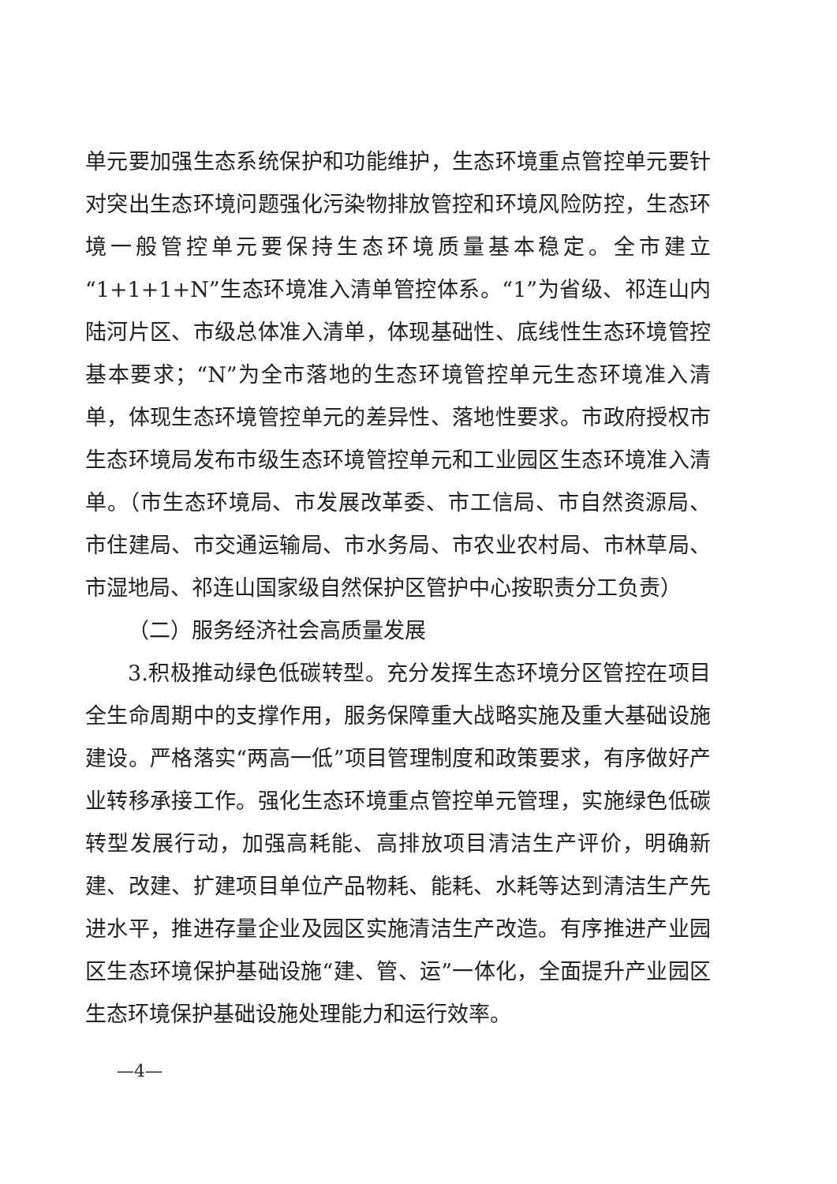单元要加强生态系统保护和功能维护，生态环境重点管控单元要针对突出生态环境问题强化污染物排放管控和环境风险防控，生态环境一般管控单元要保持生态环境质量基本稳定。全市建立“1+1+1+N”生态环境准入清单管控体系。“1”为省级、祁连山内陆河片区、市级总体准入清单，体现基础性、底线性生态环境管控基本要求；“N”为全市落地的生态环境管控单元生态环境准入清单，体现生态环境管控单元的差异性、落地性要求。市政府授权市生态环境局发布市级生态环境管控单元和工业园区生态环境准入清单。（市生态环境局、市发展改革委、市工信局、市自然资源局、市住建局、市交通运输局、市水务局、市农业农村局、市林草局、市湿地局、祁连山国家级自然保护区管护中心按职责分工负责）
（二）服务经济社会高质量发展
3.积极推动绿色低碳转型。充分发挥生态环境分区管控在项目全生命周期中的支撑作用，服务保障重大战略实施及重大基础设施建设。严格落实“两高一低”项目管理制度和政策要求，有序做好产业转移承接工作。强化生态环境重点管控单元管理，实施绿色低碳转型发展行动，加强高耗能、高排放项目清洁生产评价，明确新建、改建、扩建项目单位产品物耗、能耗、水耗等达到清洁生产先进水平，推进存量企业及园区实施清洁生产改造。有序推进产业园区生态环境保护基础设施“建、管、运”一体化，全面提升产业园区生态环境保护基础设施处理能力和运行效率。
—4—